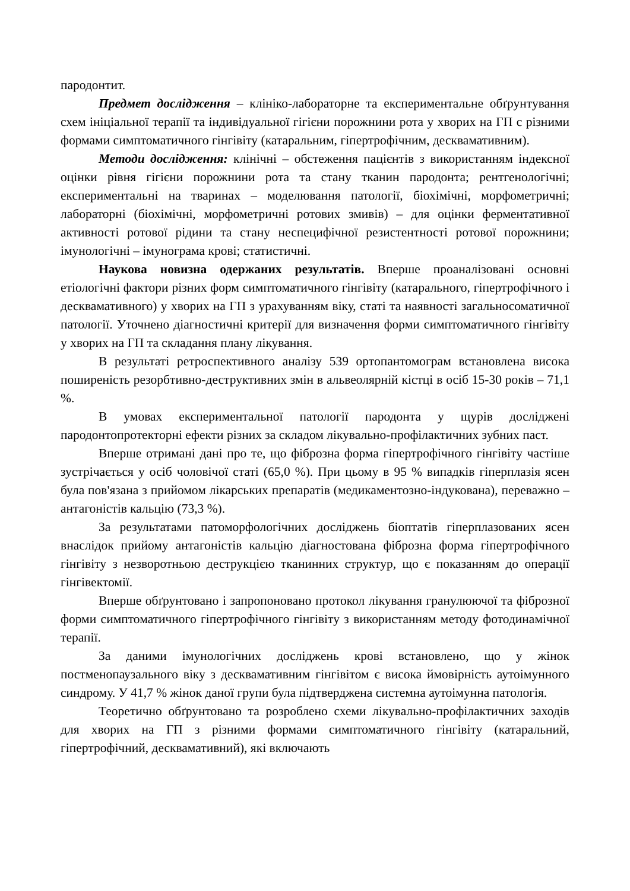пародонтит.
Предмет дослідження – клініко-лабораторне та експериментальне обґрунтування схем ініціальної терапії та індивідуальної гігієни порожнини рота у хворих на ГП с різними формами симптоматичного гінгівіту (катаральним, гіпертрофічним, десквамативним).
Методи дослідження: клінічні – обстеження пацієнтів з використанням індексної оцінки рівня гігієни порожнини рота та стану тканин пародонта; рентгенологічні; експериментальні на тваринах – моделювання патології, біохімічні, морфометричні; лабораторні (біохімічні, морфометричні ротових змивів) – для оцінки ферментативної активності ротової рідини та стану неспецифічної резистентності ротової порожнини; імунологічні – імунограма крові; статистичні.
Наукова новизна одержаних результатів. Вперше проаналізовані основні етіологічні фактори різних форм симптоматичного гінгівіту (катарального, гіпертрофічного і десквамативного) у хворих на ГП з урахуванням віку, статі та наявності загальносоматичної патології. Уточнено діагностичні критерії для визначення форми симптоматичного гінгівіту у хворих на ГП та складання плану лікування.
В результаті ретроспективного аналізу 539 ортопантомограм встановлена висока поширеність резорбтивно-деструктивних змін в альвеолярній кістці в осіб 15-30 років – 71,1 %.
В умовах експериментальної патології пародонта у щурів досліджені пародонтопротекторні ефекти різних за складом лікувально-профілактичних зубних паст.
Вперше отримані дані про те, що фіброзна форма гіпертрофічного гінгівіту частіше зустрічається у осіб чоловічої статі (65,0 %). При цьому в 95 % випадків гіперплазія ясен була пов'язана з прийомом лікарських препаратів (медикаментозно-індукована), переважно – антагоністів кальцію (73,3 %).
За результатами патоморфологічних досліджень біоптатів гіперплазованих ясен внаслідок прийому антагоністів кальцію діагностована фіброзна форма гіпертрофічного гінгівіту з незворотньою деструкцією тканинних структур, що є показанням до операції гінгівектомії.
Вперше обґрунтовано і запропоновано протокол лікування гранулюючої та фіброзної форми симптоматичного гіпертрофічного гінгівіту з використанням методу фотодинамічної терапії.
За даними імунологічних досліджень крові встановлено, що у жінок постменопаузального віку з десквамативним гінгівітом є висока ймовірність аутоімунного синдрому. У 41,7 % жінок даної групи була підтверджена системна аутоімунна патологія.
Теоретично обґрунтовано та розроблено схеми лікувально-профілактичних заходів для хворих на ГП з різними формами симптоматичного гінгівіту (катаральний, гіпертрофічний, десквамативний), які включають